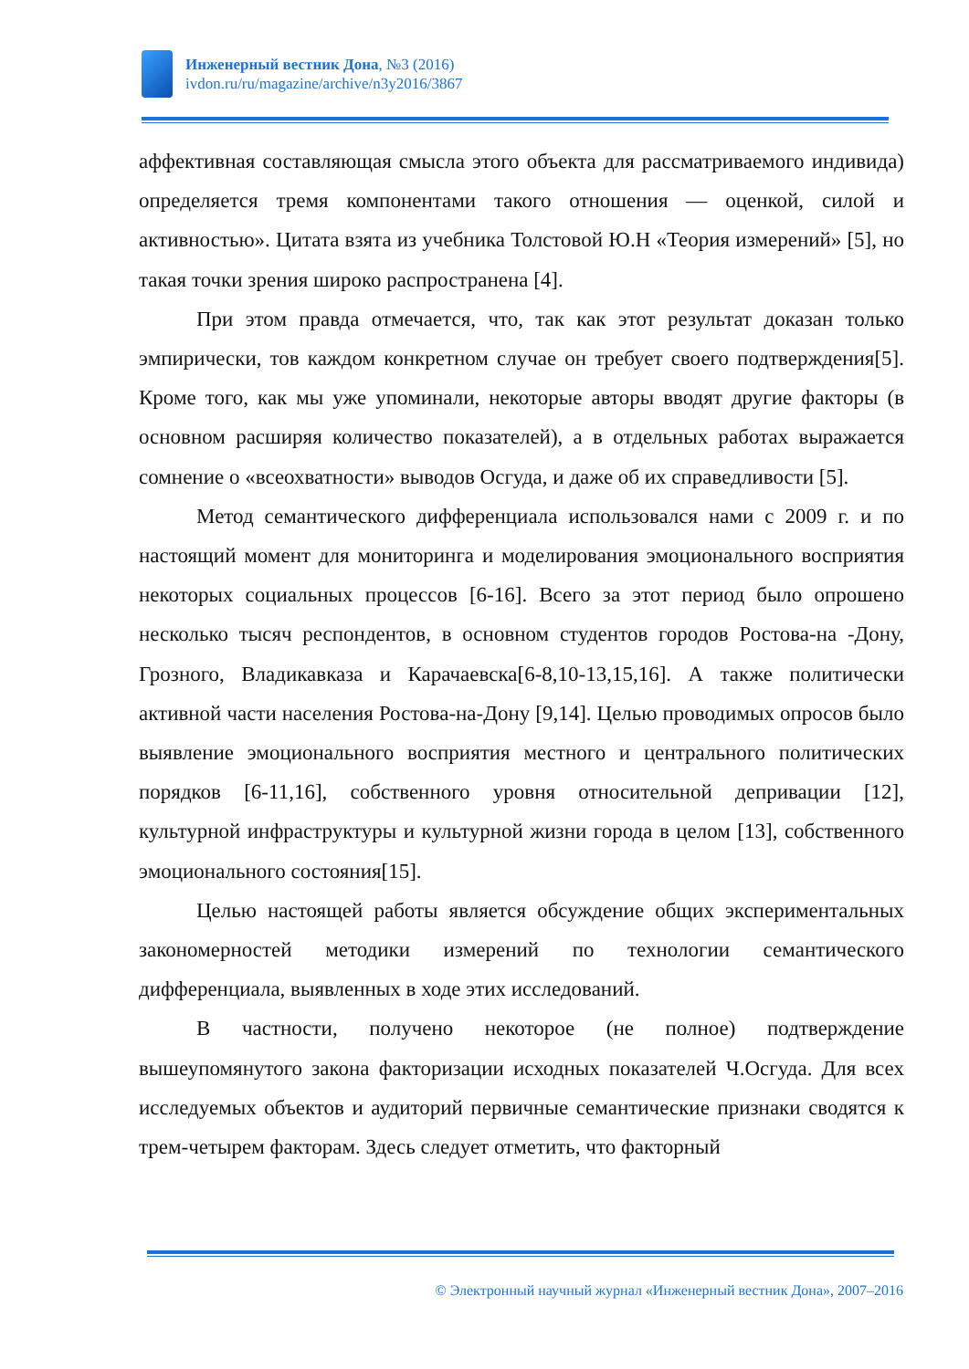Инженерный вестник Дона, №3 (2016)
ivdon.ru/ru/magazine/archive/n3y2016/3867
аффективная составляющая смысла этого объекта для рассматриваемого индивида) определяется тремя компонентами такого отношения — оценкой, силой и активностью». Цитата взята из учебника Толстовой Ю.Н «Теория измерений» [5], но такая точки зрения широко распространена [4].
При этом правда отмечается, что, так как этот результат доказан только эмпирически, тов каждом конкретном случае он требует своего подтверждения[5]. Кроме того, как мы уже упоминали, некоторые авторы вводят другие факторы (в основном расширяя количество показателей), а в отдельных работах выражается сомнение о «всеохватности» выводов Осгуда, и даже об их справедливости [5].
Метод семантического дифференциала использовался нами с 2009 г. и по настоящий момент для мониторинга и моделирования эмоционального восприятия некоторых социальных процессов [6-16]. Всего за этот период было опрошено несколько тысяч респондентов, в основном студентов городов Ростова-на -Дону, Грозного, Владикавказа и Карачаевска[6-8,10-13,15,16]. А также политически активной части населения Ростова-на-Дону [9,14]. Целью проводимых опросов было выявление эмоционального восприятия местного и центрального политических порядков [6-11,16], собственного уровня относительной депривации [12], культурной инфраструктуры и культурной жизни города в целом [13], собственного эмоционального состояния[15].
Целью настоящей работы является обсуждение общих экспериментальных закономерностей методики измерений по технологии семантического дифференциала, выявленных в ходе этих исследований.
В частности, получено некоторое (не полное) подтверждение вышеупомянутого закона факторизации исходных показателей Ч.Осгуда. Для всех исследуемых объектов и аудиторий первичные семантические признаки сводятся к трем-четырем факторам. Здесь следует отметить, что факторный
© Электронный научный журнал «Инженерный вестник Дона», 2007–2016